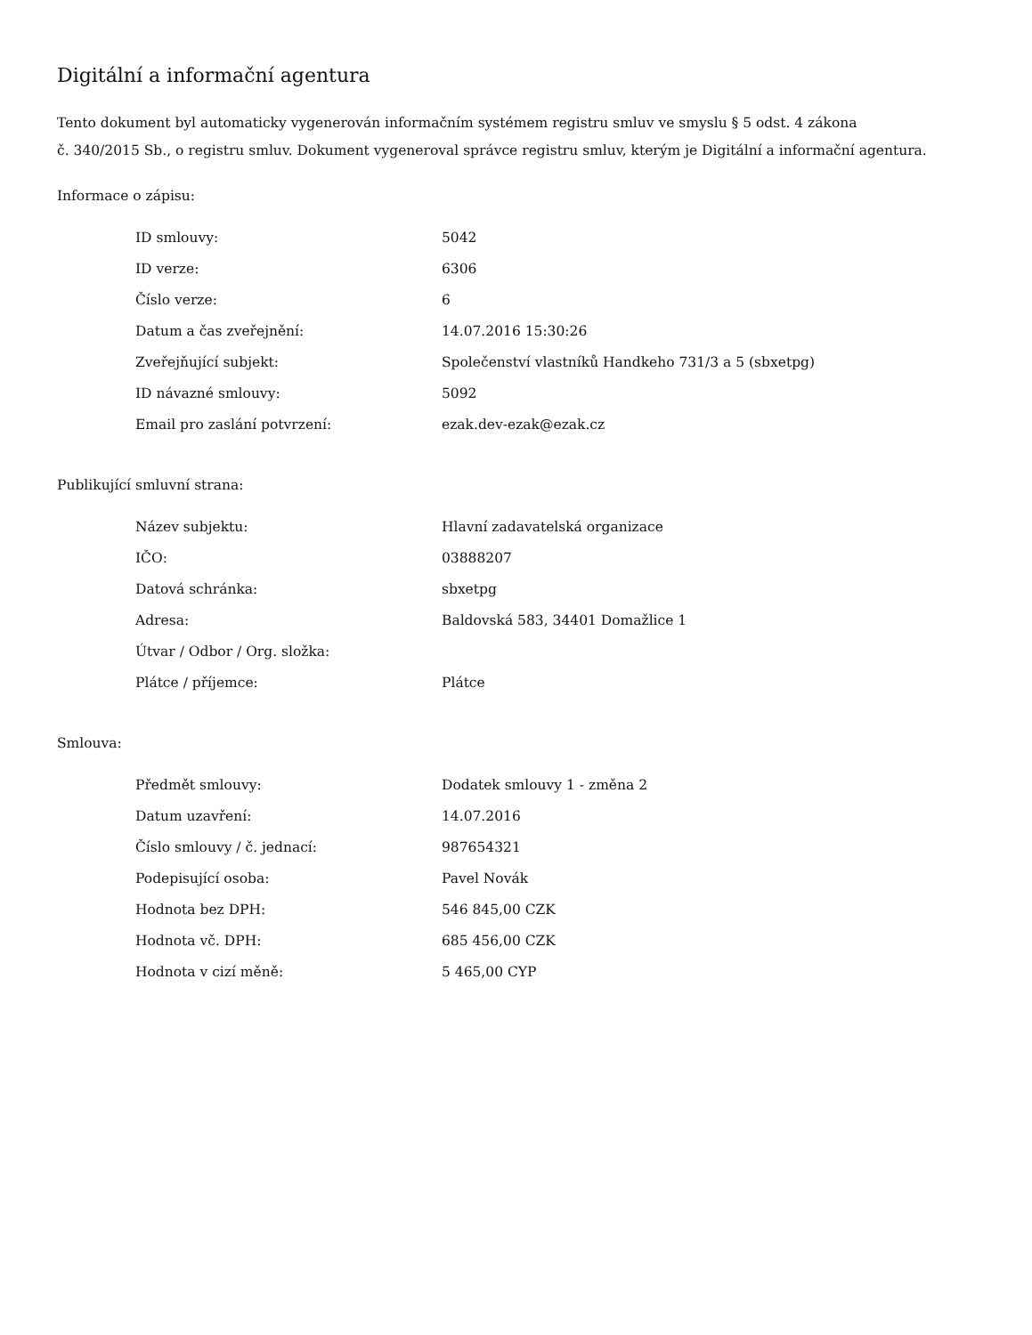Digitální a informační agentura
Tento dokument byl automaticky vygenerován informačním systémem registru smluv ve smyslu § 5 odst. 4 zákona
č. 340/2015 Sb., o registru smluv. Dokument vygeneroval správce registru smluv, kterým je Digitální a informační agentura.
Informace o zápisu:
| ID smlouvy: | 5042 |
| ID verze: | 6306 |
| Číslo verze: | 6 |
| Datum a čas zveřejnění: | 14.07.2016 15:30:26 |
| Zveřejňující subjekt: | Společenství vlastníků Handkeho 731/3 a 5 (sbxetpg) |
| ID návazné smlouvy: | 5092 |
| Email pro zaslání potvrzení: | ezak.dev-ezak@ezak.cz |
Publikující smluvní strana:
| Název subjektu: | Hlavní zadavatelská organizace |
| IČO: | 03888207 |
| Datová schránka: | sbxetpg |
| Adresa: | Baldovská 583, 34401 Domažlice 1 |
| Útvar / Odbor / Org. složka: | |
| Plátce / příjemce: | Plátce |
Smlouva:
| Předmět smlouvy: | Dodatek smlouvy 1 - změna 2 |
| Datum uzavření: | 14.07.2016 |
| Číslo smlouvy / č. jednací: | 987654321 |
| Podepisující osoba: | Pavel Novák |
| Hodnota bez DPH: | 546 845,00 CZK |
| Hodnota vč. DPH: | 685 456,00 CZK |
| Hodnota v cizí měně: | 5 465,00 CYP |